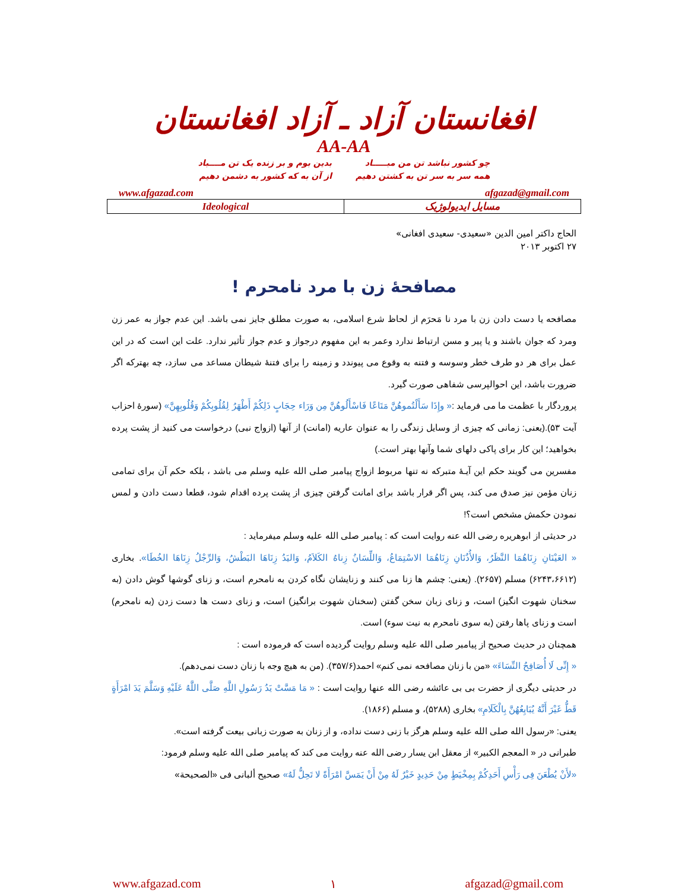افغانستان آزاد ـ آزاد افغانستان
AA-AA
چو کشور نباشد تن من مبـــــاد
همه سر به سر تن به کشتن دهیم
بدین بوم و بر زنده یک تن مــــباد
از آن به که کشور به دشمن دهیم
www.afgazad.com afgazad@gmail.com
| Ideological | مسایل ایدیولوژیک |
الحاج داکتر امین الدین «سعیدی- سعیدی افغانی»
۲۷ اکتوبر ۲۰۱۳
مصافحهٔ زن با مرد نامحرم !
مصافحه یا دست دادن زن با مرد نا مَحرَم از لحاظ شرع اسلامی، به صورت مطلق جایز نمی باشد. این عدم جواز به عمر زن ومرد که جوان باشند و یا پیر و مسن ارتباط ندارد وعمر به این مفهوم درجواز و عدم جواز تأثیر ندارد. علت این است که در این عمل برای هر دو طرف خطر وسوسه و فتنه به وقوع می پیوندد و زمینه را برای فتنهٔ شیطان مساعد می سازد، چه بهترکه اگر ضرورت باشد، این احوالپرسی شفاهی صورت گیرد.
پروردگار با عظمت ما می فرماید :« وإِذَا سَأَلْتُموهُنَّ مَتَاعًا فَاسْأَلُوهُنَّ مِن وَرَاء حِجَابٍ ذَلِكُمْ أَطْهَرُ لِقُلُوبِكُمْ وَقُلُوبِهِنَّ» (سورهٔ احزاب آیت ۵۳).(یعنی: زمانی که چیزی از وسایل زندگی را به عنوان عاریه (امانت) از آنها (ازواج نبی) درخواست می کنید از پشت پرده بخواهید؛ این کار برای پاکی دلهای شما وآنها بهتر است.)
مفسرین می گویند حکم این آیـهٔ متبرکه نه تنها مربوط ازواج پیامبر صلی الله علیه وسلم می باشد ، بلکه حکم آن برای تمامی زنان مؤمن نیز صدق می کند، پس اگر قرار باشد برای امانت گرفتن چیزی از پشت پرده اقدام شود، قطعا دست دادن و لمس نمودن حکمش مشخص است؟!
در حدیثی از ابوهریره رضی الله عنه روایت است که : پیامبر صلی الله علیه وسلم میفرماید :
« العَيْنَانِ زِنَاهُمَا النَّظَرُ، وَالأُذُنَانِ زِنَاهُمَا الاسْتِمَاعُ، وَاللِّسَانُ زِناهُ الكَلاَمُ، وَاليَدُ زِنَاهَا البَطْشُ، وَالرِّجْلُ زِنَاهَا الخُطَا». بخاری (۶۲۴۳،۶۶۱۲) مسلم (۲۶۵۷). (یعنی: چشم ها زنا می کنند و زنایشان نگاه کردن به نامحرم است، و زنای گوشها گوش دادن (به سخنان شهوت انگیز) است، و زنای زبان سخن گفتن (سخنان شهوت برانگیز) است، و زنای دست ها دست زدن (به نامحرم) است و زنای پاها رفتن (به سوی نامحرم به نیت سوء) است.
همچنان در حدیث صحیح از پیامبر صلی الله علیه وسلم روایت گردیده است که فرموده است :
« إِنِّی لَا أُصَافِحُ النِّسَاءَ» «من با زنان مصافحه نمی کنم» احمد(۳۵۷/۶). (من به هیچ وجه با زنان دست نمی‌دهم).
در حدیثی دیگری از حضرت بی بی عائشه رضی الله عنها روایت است : « مَا مَسَّتْ یَدُ رَسُولِ اللَّهِ صَلَّى اللَّهُ عَلَیْهِ وَسَلَّمَ یَدَ امْرَأَةٍ قَطُّ غَیْرَ أَنَّهُ یُبَایِعُهُنَّ بِالْكَلَامِ» بخاری (۵۲۸۸)، و مسلم (۱۸۶۶).
یعنی: «رسول الله صلی الله علیه وسلم هرگز با زنی دست نداده، و از زنان به صورت زبانی بیعت گرفته است».
طبرانی در « المعجم الكبير» از معقل ابن يسار رضی الله عنه روايت می کند كه پیامبر صلی الله علیه وسلم فرمود:
«لأَنْ یُطْعَنَ فِی رَأْسِ أَحَدِكُمْ بِمِخْیَطٍ مِنْ حَدِیدٍ خَیْرٌ لَهُ مِنْ أَنْ یَمَسَّ امْرَأَةً لا تَحِلُّ لَهُ» صحیح ألبانی فی «الصحیحة»
www.afgazad.com ۱ afgazad@gmail.com